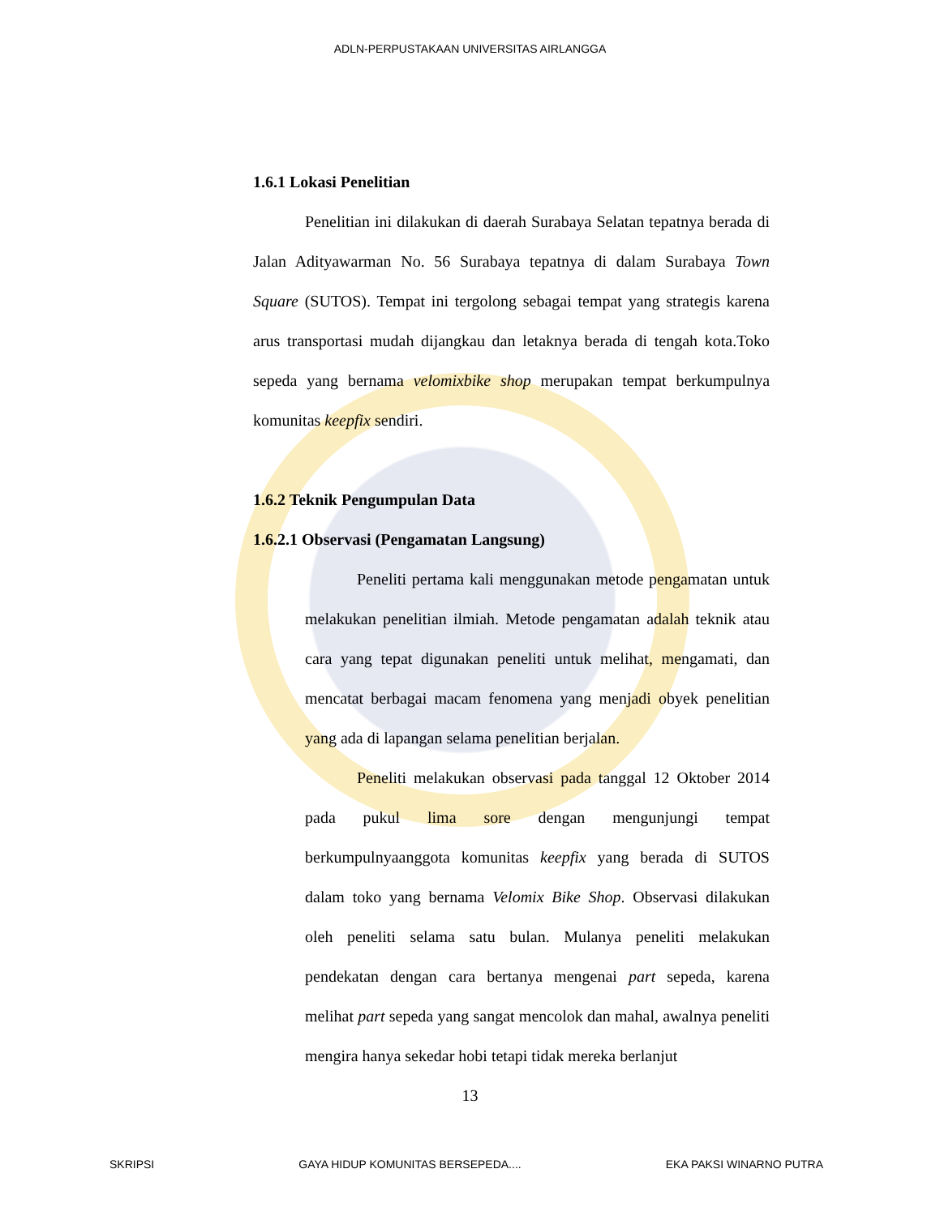ADLN-PERPUSTAKAAN UNIVERSITAS AIRLANGGA
1.6.1 Lokasi Penelitian
Penelitian ini dilakukan di daerah Surabaya Selatan tepatnya berada di Jalan Adityawarman No. 56 Surabaya tepatnya di dalam Surabaya Town Square (SUTOS). Tempat ini tergolong sebagai tempat yang strategis karena arus transportasi mudah dijangkau dan letaknya berada di tengah kota.Toko sepeda yang bernama velomixbike shop merupakan tempat berkumpulnya komunitas keepfix sendiri.
1.6.2 Teknik Pengumpulan Data
1.6.2.1 Observasi (Pengamatan Langsung)
Peneliti pertama kali menggunakan metode pengamatan untuk melakukan penelitian ilmiah. Metode pengamatan adalah teknik atau cara yang tepat digunakan peneliti untuk melihat, mengamati, dan mencatat berbagai macam fenomena yang menjadi obyek penelitian yang ada di lapangan selama penelitian berjalan.
Peneliti melakukan observasi pada tanggal 12 Oktober 2014 pada pukul lima sore dengan mengunjungi tempat berkumpulnyaanggota komunitas keepfix yang berada di SUTOS dalam toko yang bernama Velomix Bike Shop. Observasi dilakukan oleh peneliti selama satu bulan. Mulanya peneliti melakukan pendekatan dengan cara bertanya mengenai part sepeda, karena melihat part sepeda yang sangat mencolok dan mahal, awalnya peneliti mengira hanya sekedar hobi tetapi tidak mereka berlanjut
13
SKRIPSI GAYA HIDUP KOMUNITAS BERSEPEDA.... EKA PAKSI WINARNO PUTRA